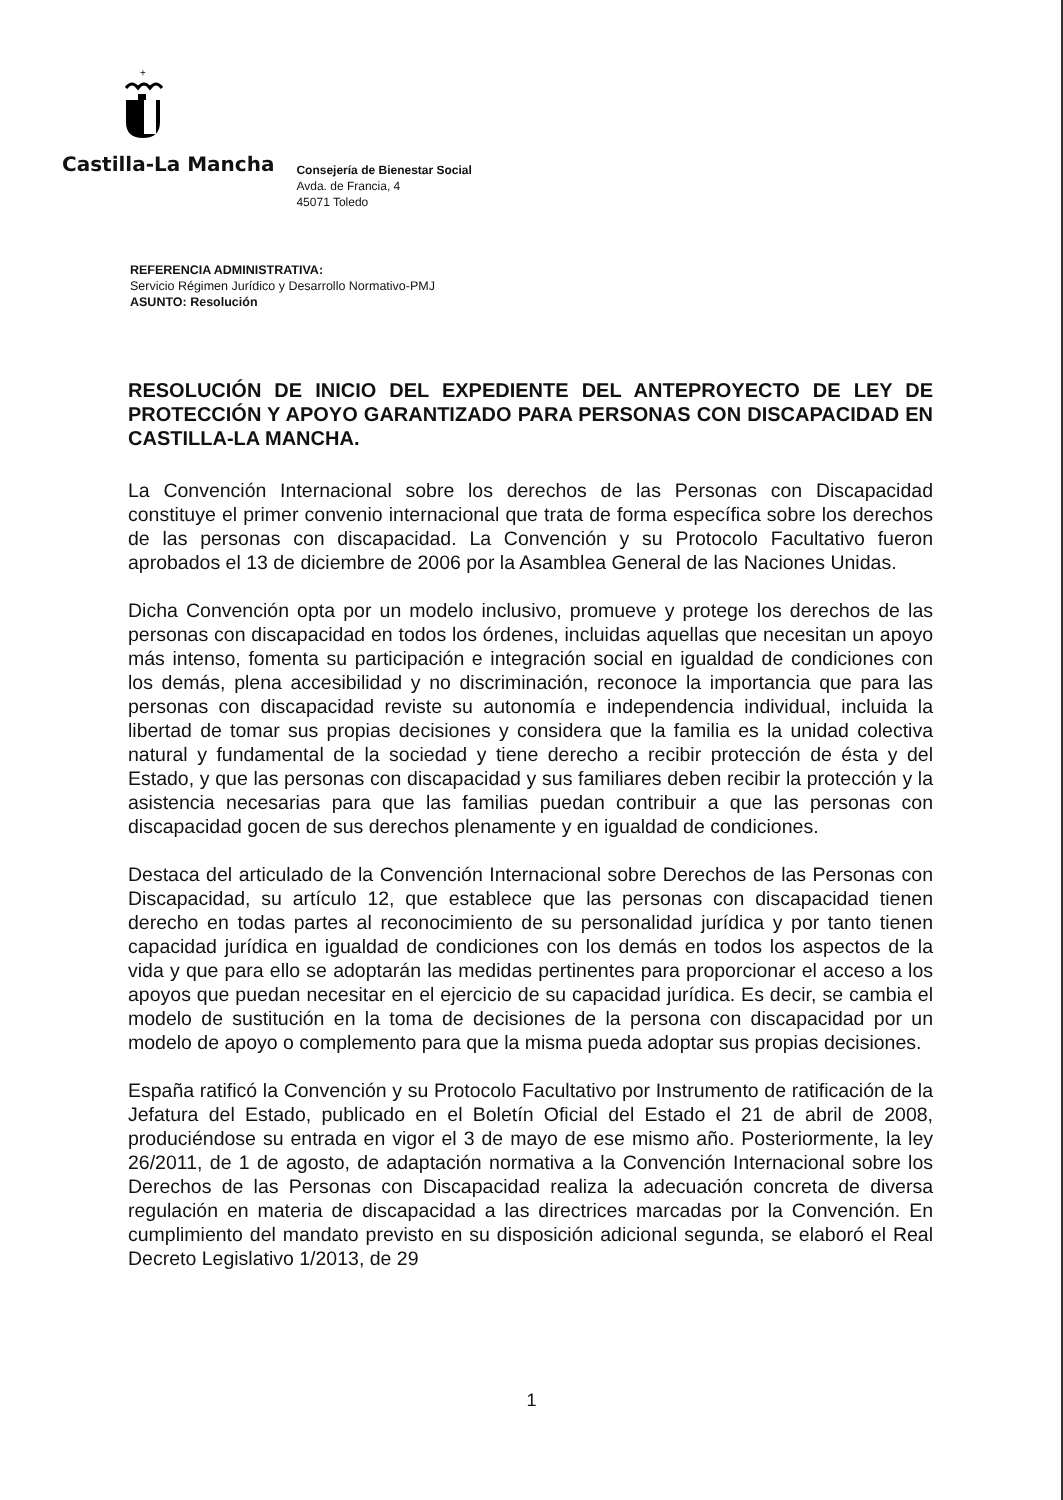+
Castilla-La Mancha
Consejería de Bienestar Social
Avda. de Francia, 4
45071 Toledo
REFERENCIA ADMINISTRATIVA:
Servicio Régimen Jurídico y Desarrollo Normativo-PMJ
ASUNTO: Resolución
RESOLUCIÓN DE INICIO DEL EXPEDIENTE DEL ANTEPROYECTO DE LEY DE PROTECCIÓN Y APOYO GARANTIZADO PARA PERSONAS CON DISCAPACIDAD EN CASTILLA-LA MANCHA.
La Convención Internacional sobre los derechos de las Personas con Discapacidad constituye el primer convenio internacional que trata de forma específica sobre los derechos de las personas con discapacidad. La Convención y su Protocolo Facultativo fueron aprobados el 13 de diciembre de 2006 por la Asamblea General de las Naciones Unidas.
Dicha Convención opta por un modelo inclusivo, promueve y protege los derechos de las personas con discapacidad en todos los órdenes, incluidas aquellas que necesitan un apoyo más intenso, fomenta su participación e integración social en igualdad de condiciones con los demás, plena accesibilidad y no discriminación, reconoce la importancia que para las personas con discapacidad reviste su autonomía e independencia individual, incluida la libertad de tomar sus propias decisiones y considera que la familia es la unidad colectiva natural y fundamental de la sociedad y tiene derecho a recibir protección de ésta y del Estado, y que las personas con discapacidad y sus familiares deben recibir la protección y la asistencia necesarias para que las familias puedan contribuir a que las personas con discapacidad gocen de sus derechos plenamente y en igualdad de condiciones.
Destaca del articulado de la Convención Internacional sobre Derechos de las Personas con Discapacidad, su artículo 12, que establece que las personas con discapacidad tienen derecho en todas partes al reconocimiento de su personalidad jurídica y por tanto tienen capacidad jurídica en igualdad de condiciones con los demás en todos los aspectos de la vida y que para ello se adoptarán las medidas pertinentes para proporcionar el acceso a los apoyos que puedan necesitar en el ejercicio de su capacidad jurídica. Es decir, se cambia el modelo de sustitución en la toma de decisiones de la persona con discapacidad por un modelo de apoyo o complemento para que la misma pueda adoptar sus propias decisiones.
España ratificó la Convención y su Protocolo Facultativo por Instrumento de ratificación de la Jefatura del Estado, publicado en el Boletín Oficial del Estado el 21 de abril de 2008, produciéndose su entrada en vigor el 3 de mayo de ese mismo año. Posteriormente, la ley 26/2011, de 1 de agosto, de adaptación normativa a la Convención Internacional sobre los Derechos de las Personas con Discapacidad realiza la adecuación concreta de diversa regulación en materia de discapacidad a las directrices marcadas por la Convención. En cumplimiento del mandato previsto en su disposición adicional segunda, se elaboró el Real Decreto Legislativo 1/2013, de 29
1